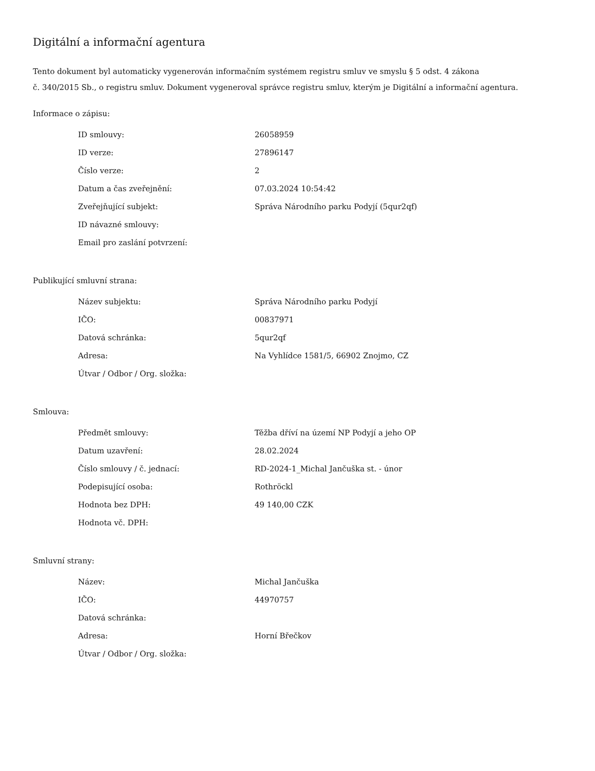Digitální a informační agentura
Tento dokument byl automaticky vygenerován informačním systémem registru smluv ve smyslu § 5 odst. 4 zákona
č. 340/2015 Sb., o registru smluv. Dokument vygeneroval správce registru smluv, kterým je Digitální a informační agentura.
Informace o zápisu:
| ID smlouvy: | 26058959 |
| ID verze: | 27896147 |
| Číslo verze: | 2 |
| Datum a čas zveřejnění: | 07.03.2024 10:54:42 |
| Zveřejňující subjekt: | Správa Národního parku Podyjí (5qur2qf) |
| ID návazné smlouvy: | |
| Email pro zaslání potvrzení: | |
Publikující smluvní strana:
| Název subjektu: | Správa Národního parku Podyjí |
| IČO: | 00837971 |
| Datová schránka: | 5qur2qf |
| Adresa: | Na Vyhlídce 1581/5, 66902 Znojmo, CZ |
| Útvar / Odbor / Org. složka: | |
Smlouva:
| Předmět smlouvy: | Těžba dříví na území NP Podyjí a jeho OP |
| Datum uzavření: | 28.02.2024 |
| Číslo smlouvy / č. jednací: | RD-2024-1_Michal Jančuška st. - únor |
| Podepisující osoba: | Rothröckl |
| Hodnota bez DPH: | 49 140,00 CZK |
| Hodnota vč. DPH: | |
Smluvní strany:
| Název: | Michal Jančuška |
| IČO: | 44970757 |
| Datová schránka: | |
| Adresa: | Horní Břečkov |
| Útvar / Odbor / Org. složka: | |